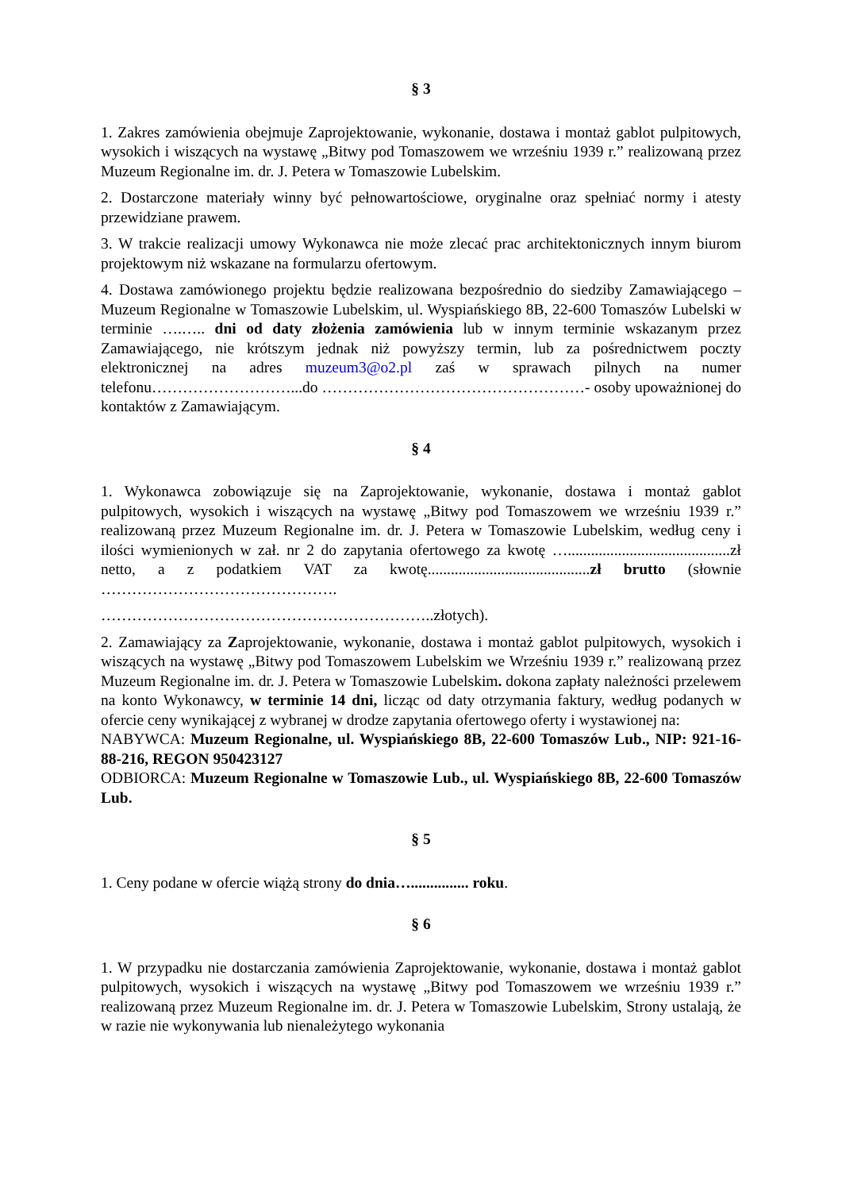§ 3
1. Zakres zamówienia obejmuje Zaprojektowanie, wykonanie, dostawa i montaż gablot pulpitowych, wysokich i wiszących na wystawę „Bitwy pod Tomaszowem we wrześniu 1939 r.” realizowaną przez Muzeum Regionalne im. dr. J. Petera w Tomaszowie Lubelskim.
2. Dostarczone materiały winny być pełnowartościowe, oryginalne oraz spełniać normy i atesty przewidziane prawem.
3. W trakcie realizacji umowy Wykonawca nie może zlecać prac architektonicznych innym biurom projektowym niż wskazane na formularzu ofertowym.
4. Dostawa zamówionego projektu będzie realizowana bezpośrednio do siedziby Zamawiającego –Muzeum Regionalne w Tomaszowie Lubelskim, ul. Wyspiańskiego 8B, 22-600 Tomaszów Lubelski w terminie ….….. dni od daty złożenia zamówienia lub w innym terminie wskazanym przez Zamawiającego, nie krótszym jednak niż powyższy termin, lub za pośrednictwem poczty elektronicznej na adres muzeum3@o2.pl zaś w sprawach pilnych na numer telefonu………………………...do ……………………………………………- osoby upoważnionej do kontaktów z Zamawiającym.
§ 4
1. Wykonawca zobowiązuje się na Zaprojektowanie, wykonanie, dostawa i montaż gablot pulpitowych, wysokich i wiszących na wystawę „Bitwy pod Tomaszowem we wrześniu 1939 r.” realizowaną przez Muzeum Regionalne im. dr. J. Petera w Tomaszowie Lubelskim, według ceny i ilości wymienionych w zał. nr 2 do zapytania ofertowego za kwotę …..........................................zł netto, a z podatkiem VAT za kwotę..........................................zł brutto (słownie ……………………………………….
………………………………………………………..złotych).
2. Zamawiający za Zaprojektowanie, wykonanie, dostawa i montaż gablot pulpitowych, wysokich i wiszących na wystawę „Bitwy pod Tomaszowem Lubelskim we Wrześniu 1939 r.” realizowaną przez Muzeum Regionalne im. dr. J. Petera w Tomaszowie Lubelskim. dokona zapłaty należności przelewem na konto Wykonawcy, w terminie 14 dni, licząc od daty otrzymania faktury, według podanych w ofercie ceny wynikającej z wybranej w drodze zapytania ofertowego oferty i wystawionej na:
NABYWCA: Muzeum Regionalne, ul. Wyspiańskiego 8B, 22-600 Tomaszów Lub., NIP: 921-16-88-216, REGON 950423127
ODBIORCA: Muzeum Regionalne w Tomaszowie Lub., ul. Wyspiańskiego 8B, 22-600 Tomaszów Lub.
§ 5
1. Ceny podane w ofercie wiążą strony do dnia…............... roku.
§ 6
1. W przypadku nie dostarczania zamówienia Zaprojektowanie, wykonanie, dostawa i montaż gablot pulpitowych, wysokich i wiszących na wystawę „Bitwy pod Tomaszowem we wrześniu 1939 r.” realizowaną przez Muzeum Regionalne im. dr. J. Petera w Tomaszowie Lubelskim, Strony ustalają, że w razie nie wykonywania lub nienależytego wykonania